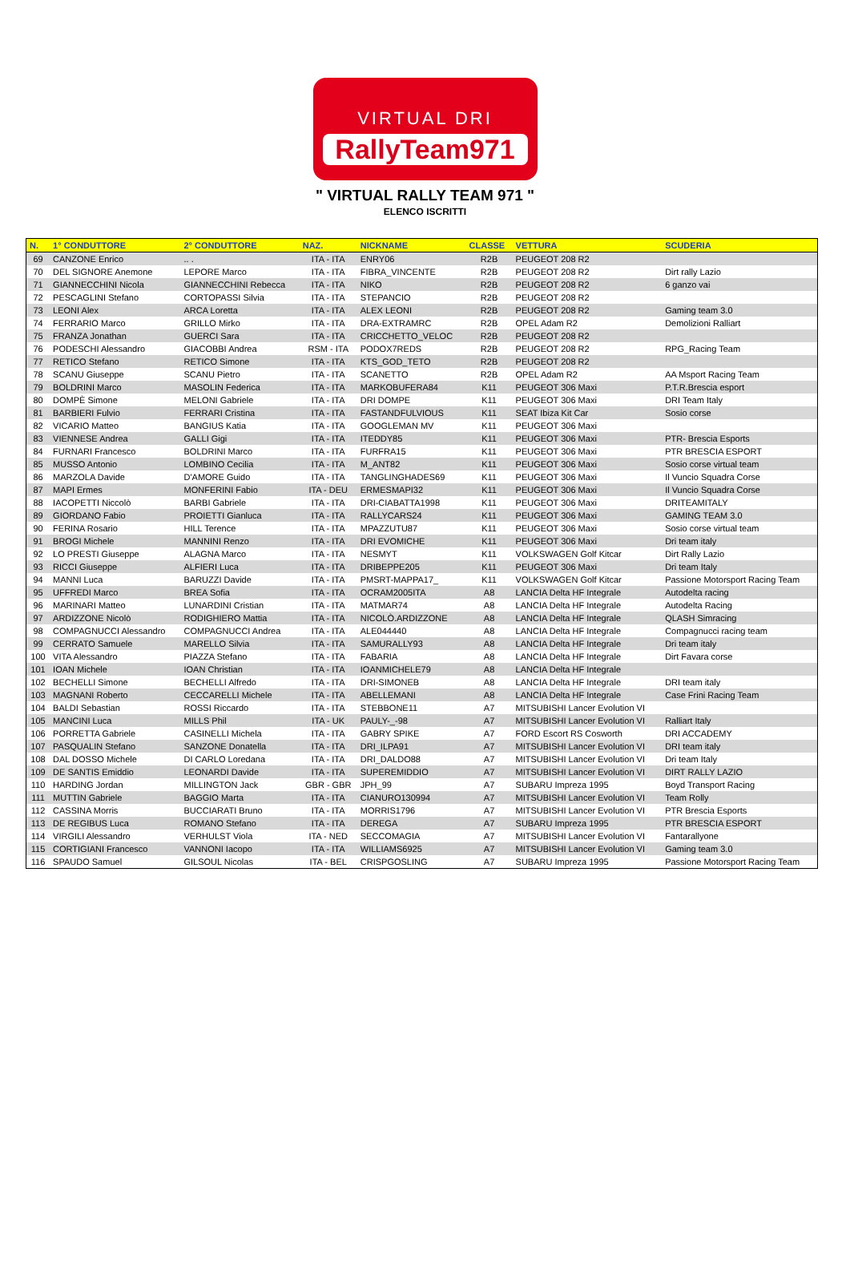VIRTUAL DRI
RallyTeam971
" VIRTUAL RALLY TEAM 971 "
ELENCO ISCRITTI
| N. | 1° CONDUTTORE | 2° CONDUTTORE | NAZ. | NICKNAME | CLASSE | VETTURA | SCUDERIA |
| --- | --- | --- | --- | --- | --- | --- | --- |
| 69 | CANZONE Enrico | .. . | ITA - ITA | ENRY06 | R2B | PEUGEOT 208 R2 | |
| 70 | DEL SIGNORE Anemone | LEPORE Marco | ITA - ITA | FIBRA_VINCENTE | R2B | PEUGEOT 208 R2 | Dirt rally Lazio |
| 71 | GIANNECCHINI Nicola | GIANNECCHINI Rebecca | ITA - ITA | NIKO | R2B | PEUGEOT 208 R2 | 6 ganzo vai |
| 72 | PESCAGLINI Stefano | CORTOPASSI Silvia | ITA - ITA | STEPANCIO | R2B | PEUGEOT 208 R2 | |
| 73 | LEONI Alex | ARCA Loretta | ITA - ITA | ALEX LEONI | R2B | PEUGEOT 208 R2 | Gaming team 3.0 |
| 74 | FERRARIO Marco | GRILLO Mirko | ITA - ITA | DRA-EXTRAMRC | R2B | OPEL Adam R2 | Demolizioni Ralliart |
| 75 | FRANZA Jonathan | GUERCI Sara | ITA - ITA | CRICCHETTO_VELOC | R2B | PEUGEOT 208 R2 | |
| 76 | PODESCHI Alessandro | GIACOBBI Andrea | RSM - ITA | PODOX7REDS | R2B | PEUGEOT 208 R2 | RPG_Racing Team |
| 77 | RETICO Stefano | RETICO Simone | ITA - ITA | KTS_GOD_TETO | R2B | PEUGEOT 208 R2 | |
| 78 | SCANU Giuseppe | SCANU Pietro | ITA - ITA | SCANETTO | R2B | OPEL Adam R2 | AA Msport Racing Team |
| 79 | BOLDRINI Marco | MASOLIN Federica | ITA - ITA | MARKOBUFERA84 | K11 | PEUGEOT 306 Maxi | P.T.R.Brescia esport |
| 80 | DOMPÈ Simone | MELONI Gabriele | ITA - ITA | DRI DOMPE | K11 | PEUGEOT 306 Maxi | DRI Team Italy |
| 81 | BARBIERI Fulvio | FERRARI Cristina | ITA - ITA | FASTANDFULVIOUS | K11 | SEAT Ibiza Kit Car | Sosio corse |
| 82 | VICARIO Matteo | BANGIUS Katia | ITA - ITA | GOOGLEMAN MV | K11 | PEUGEOT 306 Maxi | |
| 83 | VIENNESE Andrea | GALLI Gigi | ITA - ITA | ITEDDY85 | K11 | PEUGEOT 306 Maxi | PTR- Brescia Esports |
| 84 | FURNARI Francesco | BOLDRINI Marco | ITA - ITA | FURFRA15 | K11 | PEUGEOT 306 Maxi | PTR BRESCIA ESPORT |
| 85 | MUSSO Antonio | LOMBINO Cecilia | ITA - ITA | M_ANT82 | K11 | PEUGEOT 306 Maxi | Sosio corse virtual team |
| 86 | MARZOLA Davide | D'AMORE Guido | ITA - ITA | TANGLINGHADES69 | K11 | PEUGEOT 306 Maxi | Il Vuncio Squadra Corse |
| 87 | MAPI Ermes | MONFERINI Fabio | ITA - DEU | ERMESMAPI32 | K11 | PEUGEOT 306 Maxi | Il Vuncio Squadra Corse |
| 88 | IACOPETTI Niccolò | BARBI Gabriele | ITA - ITA | DRI-CIABATTA1998 | K11 | PEUGEOT 306 Maxi | DRITEAMITALY |
| 89 | GIORDANO Fabio | PROIETTI Gianluca | ITA - ITA | RALLYCARS24 | K11 | PEUGEOT 306 Maxi | GAMING TEAM 3.0 |
| 90 | FERINA Rosario | HILL Terence | ITA - ITA | MPAZZUTU87 | K11 | PEUGEOT 306 Maxi | Sosio corse virtual team |
| 91 | BROGI Michele | MANNINI Renzo | ITA - ITA | DRI EVOMICHE | K11 | PEUGEOT 306 Maxi | Dri team italy |
| 92 | LO PRESTI Giuseppe | ALAGNA Marco | ITA - ITA | NESMYT | K11 | VOLKSWAGEN Golf Kitcar | Dirt Rally Lazio |
| 93 | RICCI Giuseppe | ALFIERI Luca | ITA - ITA | DRIBEPPE205 | K11 | PEUGEOT 306 Maxi | Dri team Italy |
| 94 | MANNI Luca | BARUZZI Davide | ITA - ITA | PMSRT-MAPPA17_ | K11 | VOLKSWAGEN Golf Kitcar | Passione Motorsport Racing Team |
| 95 | UFFREDI Marco | BREA Sofia | ITA - ITA | OCRAM2005ITA | A8 | LANCIA Delta HF Integrale | Autodelta racing |
| 96 | MARINARI Matteo | LUNARDINI Cristian | ITA - ITA | MATMAR74 | A8 | LANCIA Delta HF Integrale | Autodelta Racing |
| 97 | ARDIZZONE Nicolò | RODIGHIERO Mattia | ITA - ITA | NICOLÒ.ARDIZZONE | A8 | LANCIA Delta HF Integrale | QLASH Simracing |
| 98 | COMPAGNUCCI Alessandro | COMPAGNUCCI Andrea | ITA - ITA | ALE044440 | A8 | LANCIA Delta HF Integrale | Compagnucci racing team |
| 99 | CERRATO Samuele | MARELLO Silvia | ITA - ITA | SAMURALLY93 | A8 | LANCIA Delta HF Integrale | Dri team italy |
| 100 | VITA Alessandro | PIAZZA Stefano | ITA - ITA | FABARIA | A8 | LANCIA Delta HF Integrale | Dirt Favara corse |
| 101 | IOAN Michele | IOAN Christian | ITA - ITA | IOANMICHELE79 | A8 | LANCIA Delta HF Integrale | |
| 102 | BECHELLI Simone | BECHELLI Alfredo | ITA - ITA | DRI-SIMONEB | A8 | LANCIA Delta HF Integrale | DRI team italy |
| 103 | MAGNANI Roberto | CECCARELLI Michele | ITA - ITA | ABELLEMANI | A8 | LANCIA Delta HF Integrale | Case Frini Racing Team |
| 104 | BALDI Sebastian | ROSSI Riccardo | ITA - ITA | STEBBONE11 | A7 | MITSUBISHI Lancer Evolution VI | |
| 105 | MANCINI Luca | MILLS Phil | ITA - UK | PAULY-_-98 | A7 | MITSUBISHI Lancer Evolution VI | Ralliart Italy |
| 106 | PORRETTA Gabriele | CASINELLI Michela | ITA - ITA | GABRY SPIKE | A7 | FORD Escort RS Cosworth | DRI ACCADEMY |
| 107 | PASQUALIN Stefano | SANZONE Donatella | ITA - ITA | DRI_ILPA91 | A7 | MITSUBISHI Lancer Evolution VI | DRI team italy |
| 108 | DAL DOSSO Michele | DI CARLO Loredana | ITA - ITA | DRI_DALDO88 | A7 | MITSUBISHI Lancer Evolution VI | Dri team Italy |
| 109 | DE SANTIS Emiddio | LEONARDI Davide | ITA - ITA | SUPEREMIDDIO | A7 | MITSUBISHI Lancer Evolution VI | DIRT RALLY LAZIO |
| 110 | HARDING Jordan | MILLINGTON Jack | GBR - GBR | JPH_99 | A7 | SUBARU Impreza 1995 | Boyd Transport Racing |
| 111 | MUTTIN Gabriele | BAGGIO Marta | ITA - ITA | CIANURO130994 | A7 | MITSUBISHI Lancer Evolution VI | Team Rolly |
| 112 | CASSINA Morris | BUCCIARATI Bruno | ITA - ITA | MORRIS1796 | A7 | MITSUBISHI Lancer Evolution VI | PTR Brescia Esports |
| 113 | DE REGIBUS Luca | ROMANO Stefano | ITA - ITA | DEREGA | A7 | SUBARU Impreza 1995 | PTR BRESCIA ESPORT |
| 114 | VIRGILI Alessandro | VERHULST Viola | ITA - NED | SECCOMAGIA | A7 | MITSUBISHI Lancer Evolution VI | Fantarallyone |
| 115 | CORTIGIANI Francesco | VANNONI Iacopo | ITA - ITA | WILLIAMS6925 | A7 | MITSUBISHI Lancer Evolution VI | Gaming team 3.0 |
| 116 | SPAUDO Samuel | GILSOUL Nicolas | ITA - BEL | CRISPGOSLING | A7 | SUBARU Impreza 1995 | Passione Motorsport Racing Team |